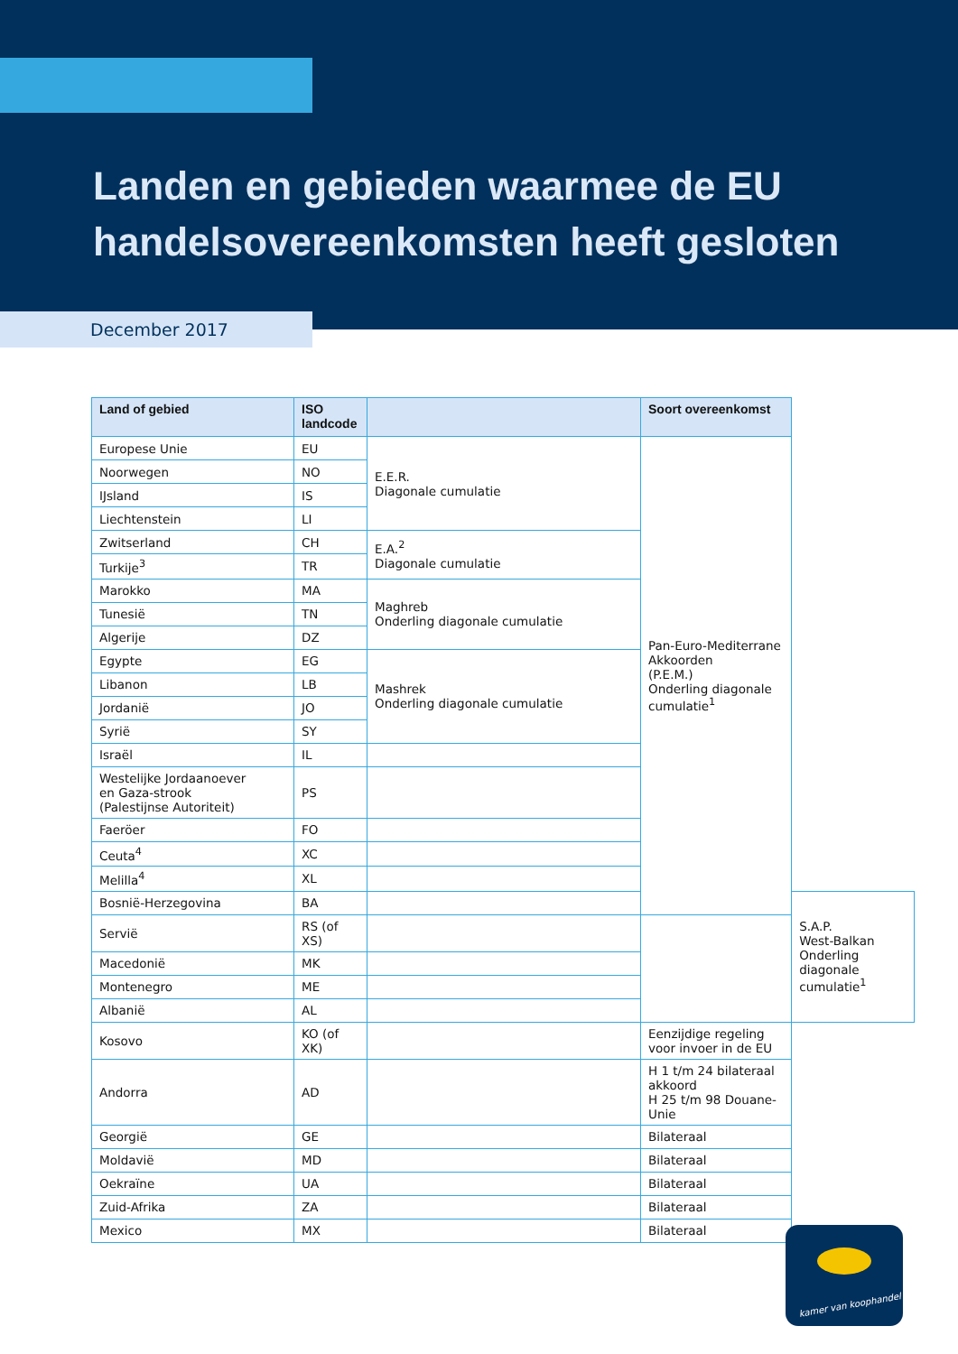Landen en gebieden waarmee de EU
handelsovereenkomsten heeft gesloten
December 2017
| Land of gebied | ISO landcode | | Soort overeenkomst | |
| --- | --- | --- | --- | --- |
| Europese Unie | EU | E.E.R. Diagonale cumulatie | Pan-Euro-Mediterrane Akkoorden (P.E.M.) Onderling diagonale cumulatie<sup>1</sup> | |
| Noorwegen | NO | | | |
| IJsland | IS | | | |
| Liechtenstein | LI | | | |
| Zwitserland | CH | E.A.<sup>2</sup> Diagonale cumulatie | | |
| Turkije<sup>3</sup> | TR | | | |
| Marokko | MA | Maghreb Onderling diagonale cumulatie | | |
| Tunesië | TN | | | |
| Algerije | DZ | | | |
| Egypte | EG | Mashrek Onderling diagonale cumulatie | | |
| Libanon | LB | | | |
| Jordanië | JO | | | |
| Syrië | SY | | | |
| Israël | IL | | | |
| Westelijke Jordaanoever en Gaza-strook (Palestijnse Autoriteit) | PS | | | |
| Faeröer | FO | | | |
| Ceuta<sup>4</sup> | XC | | | |
| Melilla<sup>4</sup> | XL | | | |
| Bosnië-Herzegovina | BA | | | S.A.P. West-Balkan Onderling diagonale cumulatie<sup>1</sup> |
| Servië | RS (of XS) | | | |
| Macedonië | MK | | | |
| Montenegro | ME | | | |
| Albanië | AL | | | |
| Kosovo | KO (of XK) | | Eenzijdige regeling voor invoer in de EU | |
| Andorra | AD | | H 1 t/m 24 bilateraal akkoord H 25 t/m 98 Douane-Unie | |
| Georgië | GE | | Bilateraal | |
| Moldavië | MD | | Bilateraal | |
| Oekraïne | UA | | Bilateraal | |
| Zuid-Afrika | ZA | | Bilateraal | |
| Mexico | MX | | Bilateraal | |
kamer van koophandel